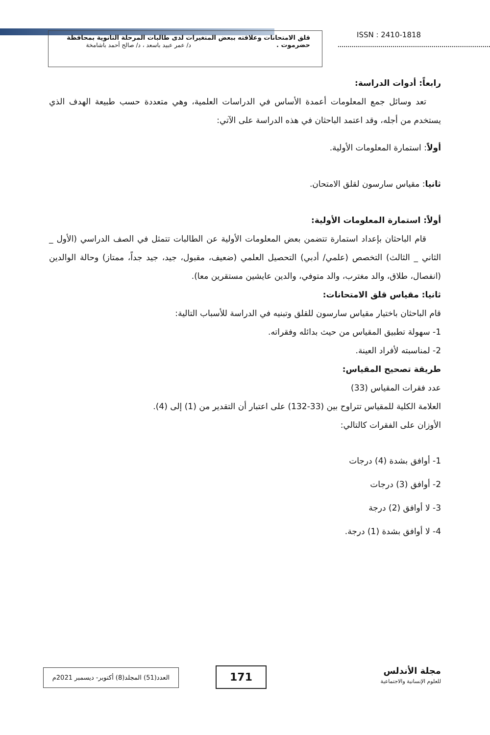قلق الامتحانات وعلاقته ببعض المتغيرات لدى طالبات المرحلة الثانوية بمحافظة
حضرموت . د/ عمر عبيد باسعد ، د/ صالح أحمد باشامخة
ISSN : 2410-1818
رابعاً: أدوات الدراسة:
تعد وسائل جمع المعلومات أعمدة الأساس في الدراسات العلمية، وهي متعددة حسب طبيعة الهدف الذي يستخدم من أجله، وقد اعتمد الباحثان في هذه الدراسة على الآتي:
أولاً: استمارة المعلومات الأولية.
ثانيا: مقياس سارسون لقلق الامتحان.
أولاً: استمارة المعلومات الأولية:
قام الباحثان بإعداد استمارة تتضمن بعض المعلومات الأولية عن الطالبات تتمثل في الصف الدراسي (الأول _ الثاني _ الثالث) التخصص (علمي/ أدبي) التحصيل العلمي (ضعيف، مقبول، جيد، جيد جداً، ممتاز) وحالة الوالدين (انفصال، طلاق، والد مغترب، والد متوفي، والدين عايشين مستقرين معا).
ثانيا: مقياس قلق الامتحانات:
قام الباحثان باختيار مقياس سارسون للقلق وتبنيه في الدراسة للأسباب التالية:
1- سهولة تطبيق المقياس من حيث بدائله وفقراته.
2- لمناسبته لأفراد العينة.
طريقة تصحيح المقياس:
عدد فقرات المقياس (33)
العلامة الكلية للمقياس تتراوح بين (33-132) على اعتبار أن التقدير من (1) إلى (4).
الأوزان على الفقرات كالتالي:
1- أوافق بشدة (4) درجات
2- أوافق (3) درجات
3- لا أوافق (2) درجة
4- لا أوافق بشدة (1) درجة.
العدد(51) المجلد(8) أكتوبر- ديسمبر 2021م
171
مجلة الأندلس
للعلوم الإنسانية والاجتماعية